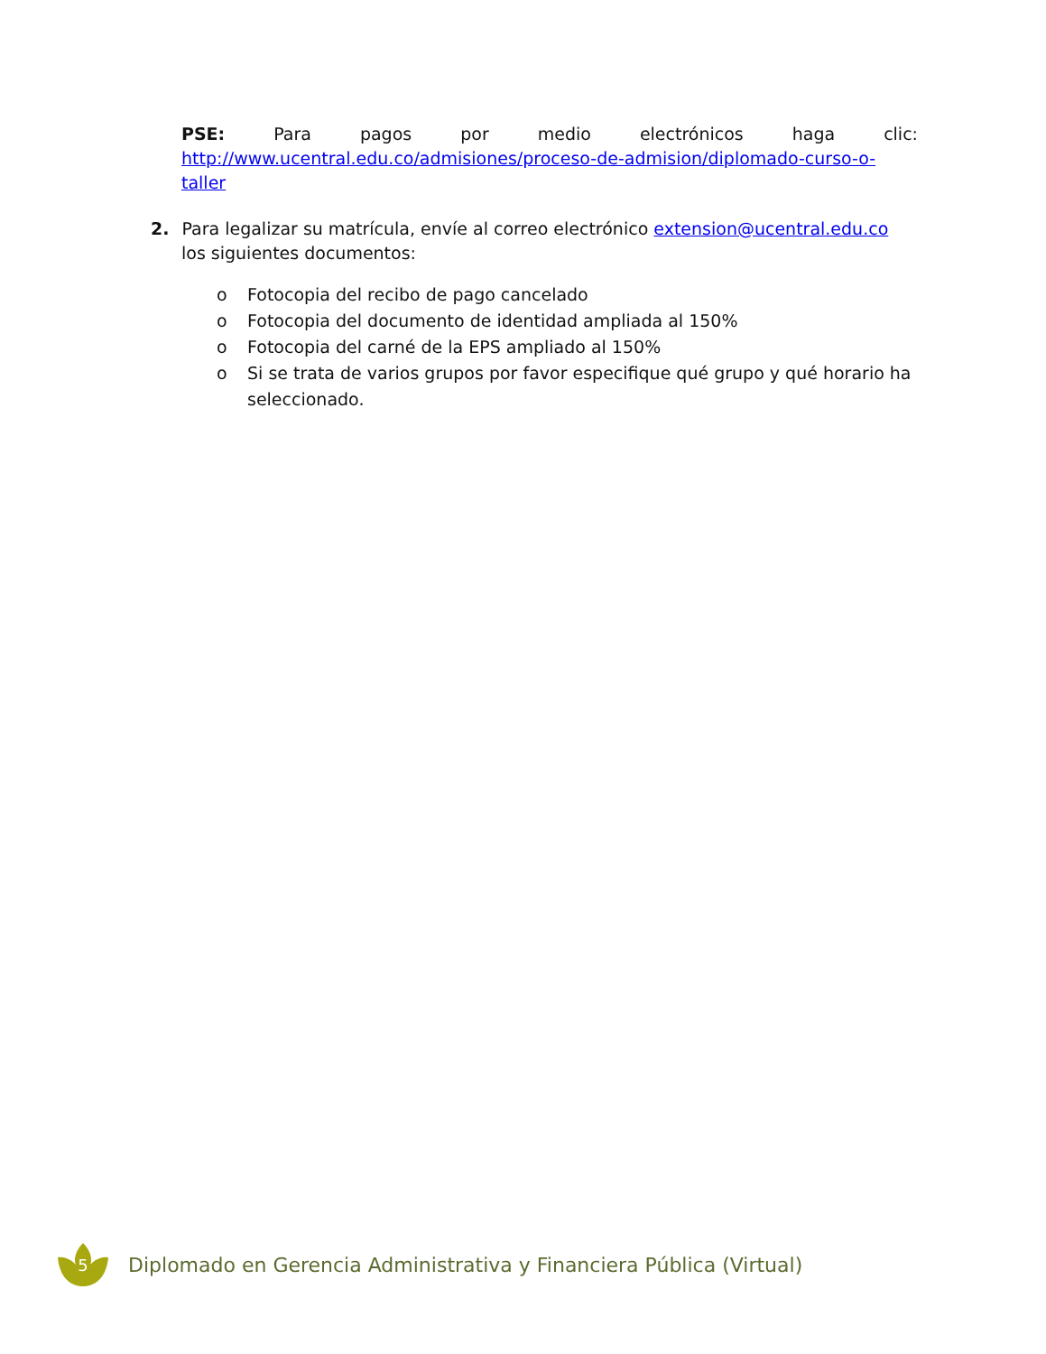PSE: Para pagos por medio electrónicos haga clic:
http://www.ucentral.edu.co/admisiones/proceso-de-admision/diplomado-curso-o-taller
2. Para legalizar su matrícula, envíe al correo electrónico extension@ucentral.edu.co los siguientes documentos:
o Fotocopia del recibo de pago cancelado
o Fotocopia del documento de identidad ampliada al 150%
o Fotocopia del carné de la EPS ampliado al 150%
o Si se trata de varios grupos por favor especifique qué grupo y qué horario ha seleccionado.
5
Diplomado en Gerencia Administrativa y Financiera Pública (Virtual)